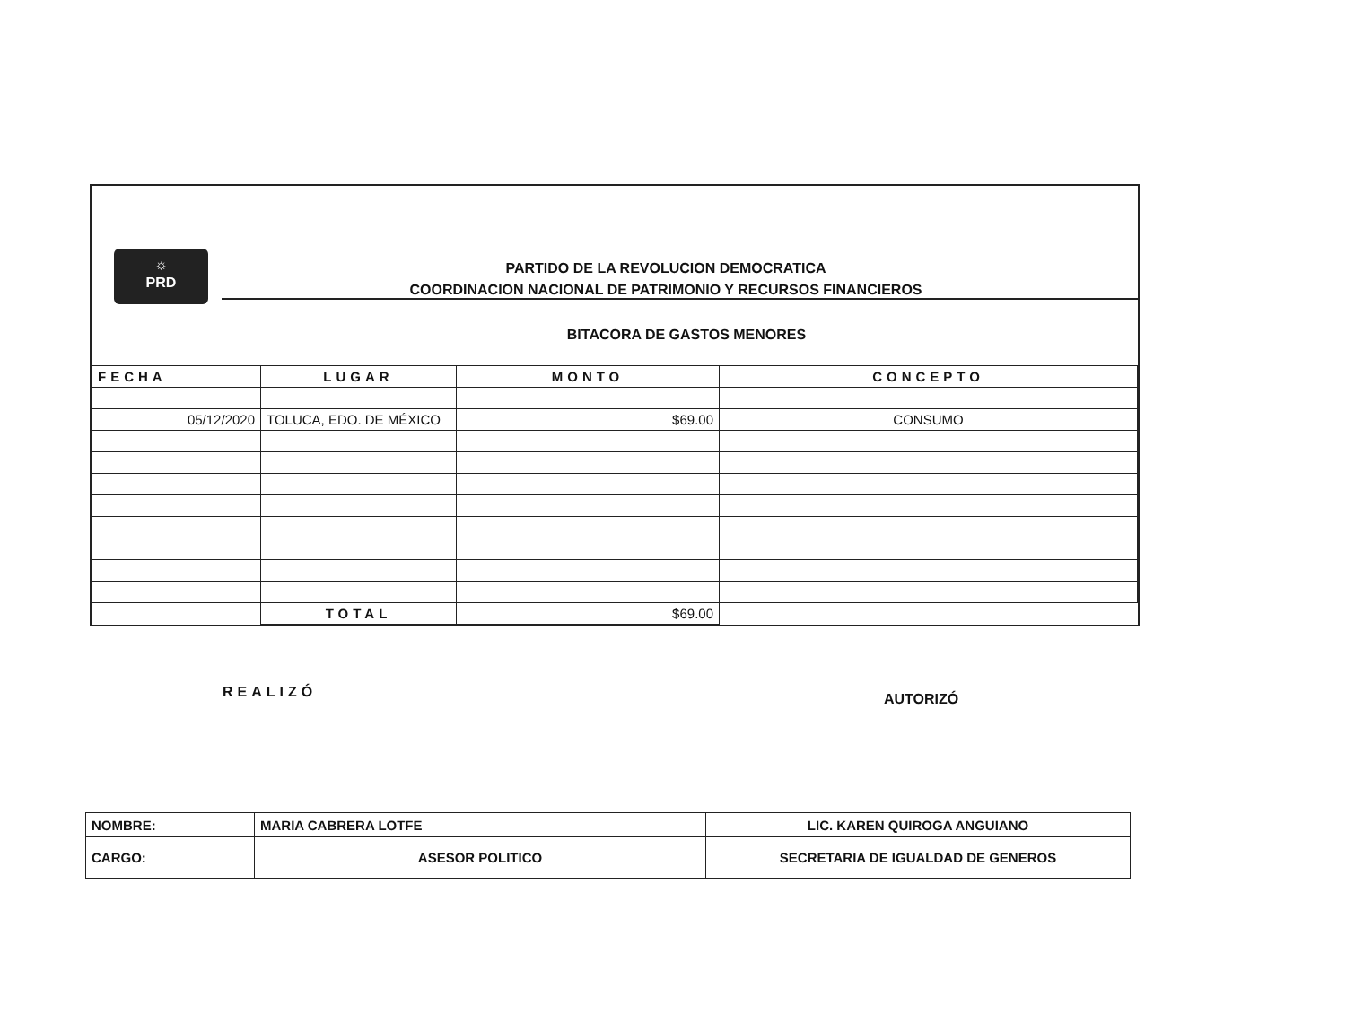☼
PRD
PARTIDO DE LA REVOLUCION DEMOCRATICA
COORDINACION NACIONAL DE PATRIMONIO Y RECURSOS FINANCIEROS
BITACORA DE GASTOS MENORES
| FECHA | LUGAR | MONTO | CONCEPTO |
| --- | --- | --- | --- |
| 05/12/2020 | TOLUCA, EDO. DE MÉXICO | $69.00 | CONSUMO |
| | TOTAL | $69.00 | |
REALIZÓ AUTORIZÓ
| NOMBRE: | MARIA CABRERA LOTFE | LIC. KAREN QUIROGA ANGUIANO |
| CARGO: | ASESOR POLITICO | SECRETARIA DE IGUALDAD DE GENEROS |